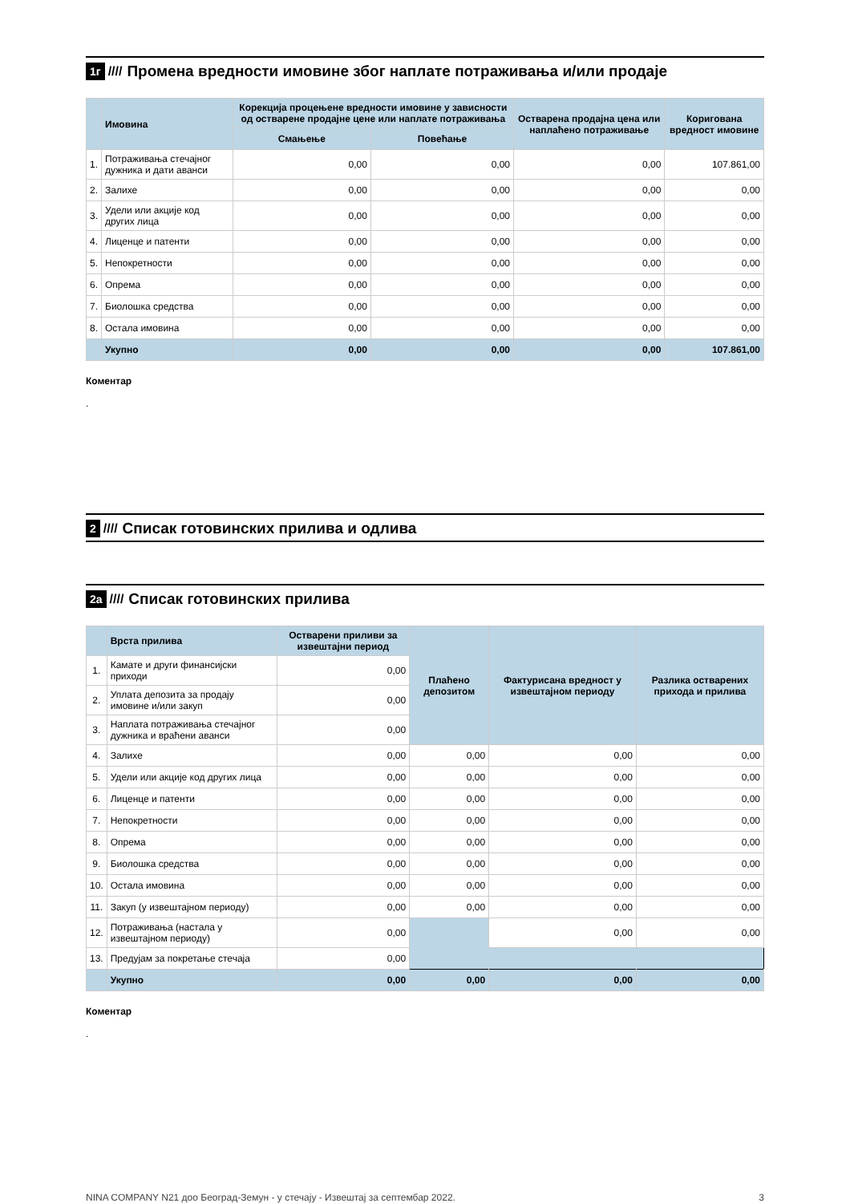1г ////
Промена вредности имовине због наплате потраживања и/или продаје
| | Имовина | Корекција процењене вредности имовине у зависности од остварене продајне цене или наплате потраживања | | Остварена продајна цена или наплаћено потраживање | Коригована вредност имовине |
| --- | --- | --- | --- | --- | --- |
| | | Смањење | Повећање | | |
| 1. | Потраживања стечајног дужника и дати аванси | 0,00 | 0,00 | 0,00 | 107.861,00 |
| 2. | Залихе | 0,00 | 0,00 | 0,00 | 0,00 |
| 3. | Удели или акције код других лица | 0,00 | 0,00 | 0,00 | 0,00 |
| 4. | Лиценце и патенти | 0,00 | 0,00 | 0,00 | 0,00 |
| 5. | Непокретности | 0,00 | 0,00 | 0,00 | 0,00 |
| 6. | Опрема | 0,00 | 0,00 | 0,00 | 0,00 |
| 7. | Биолошка средства | 0,00 | 0,00 | 0,00 | 0,00 |
| 8. | Остала имовина | 0,00 | 0,00 | 0,00 | 0,00 |
| | Укупно | 0,00 | 0,00 | 0,00 | 107.861,00 |
Коментар
.
2 ////
Списак готовинских прилива и одлива
2а ////
Списак готовинских прилива
| | Врста прилива | Остварени приливи за извештајни период | Плаћено депозитом | Фактурисана вредност у извештајном периоду | Разлика остварених прихода и прилива |
| --- | --- | --- | --- | --- | --- |
| 1. | Камате и други финансијски приходи | 0,00 | | | |
| 2. | Уплата депозита за продају имовине и/или закуп | 0,00 | | | |
| 3. | Наплата потраживања стечајног дужника и враћени аванси | 0,00 | | | |
| 4. | Залихе | 0,00 | 0,00 | 0,00 | 0,00 |
| 5. | Удели или акције код других лица | 0,00 | 0,00 | 0,00 | 0,00 |
| 6. | Лиценце и патенти | 0,00 | 0,00 | 0,00 | 0,00 |
| 7. | Непокретности | 0,00 | 0,00 | 0,00 | 0,00 |
| 8. | Опрема | 0,00 | 0,00 | 0,00 | 0,00 |
| 9. | Биолошка средства | 0,00 | 0,00 | 0,00 | 0,00 |
| 10. | Остала имовина | 0,00 | 0,00 | 0,00 | 0,00 |
| 11. | Закуп (у извештајном периоду) | 0,00 | 0,00 | 0,00 | 0,00 |
| 12. | Потраживања (настала у извештајном периоду) | 0,00 | | 0,00 | 0,00 |
| 13. | Предујам за покретање стечаја | 0,00 | | | |
| | Укупно | 0,00 | 0,00 | 0,00 | 0,00 |
Коментар
.
NINA COMPANY N21 доо Београд-Земун - у стечају - Извештај за септембар 2022. 3